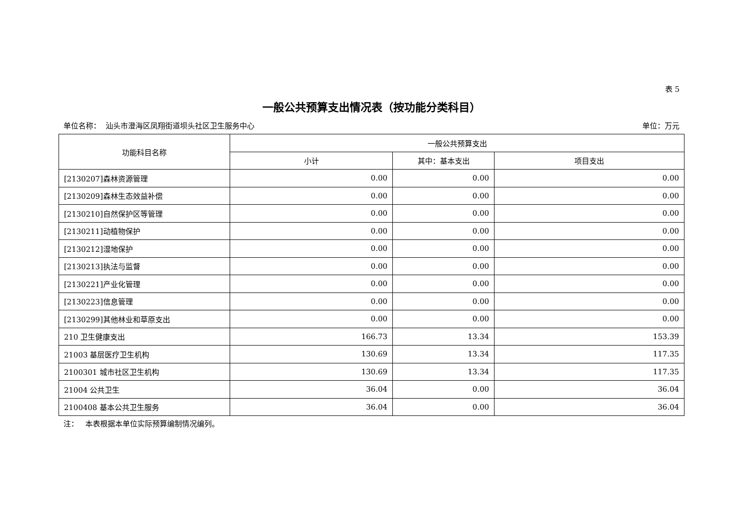表 5
一般公共预算支出情况表（按功能分类科目）
单位名称： 汕头市澄海区凤翔街道坝头社区卫生服务中心 单位：万元
| 功能科目名称 | 一般公共预算支出 | | |
| --- | --- | --- | --- |
| | 小计 | 其中：基本支出 | 项目支出 |
| [2130207]森林资源管理 | 0.00 | 0.00 | 0.00 |
| [2130209]森林生态效益补偿 | 0.00 | 0.00 | 0.00 |
| [2130210]自然保护区等管理 | 0.00 | 0.00 | 0.00 |
| [2130211]动植物保护 | 0.00 | 0.00 | 0.00 |
| [2130212]湿地保护 | 0.00 | 0.00 | 0.00 |
| [2130213]执法与监督 | 0.00 | 0.00 | 0.00 |
| [2130221]产业化管理 | 0.00 | 0.00 | 0.00 |
| [2130223]信息管理 | 0.00 | 0.00 | 0.00 |
| [2130299]其他林业和草原支出 | 0.00 | 0.00 | 0.00 |
| 210 卫生健康支出 | 166.73 | 13.34 | 153.39 |
| 21003 基层医疗卫生机构 | 130.69 | 13.34 | 117.35 |
| 2100301 城市社区卫生机构 | 130.69 | 13.34 | 117.35 |
| 21004 公共卫生 | 36.04 | 0.00 | 36.04 |
| 2100408 基本公共卫生服务 | 36.04 | 0.00 | 36.04 |
注： 本表根据本单位实际预算编制情况编列。